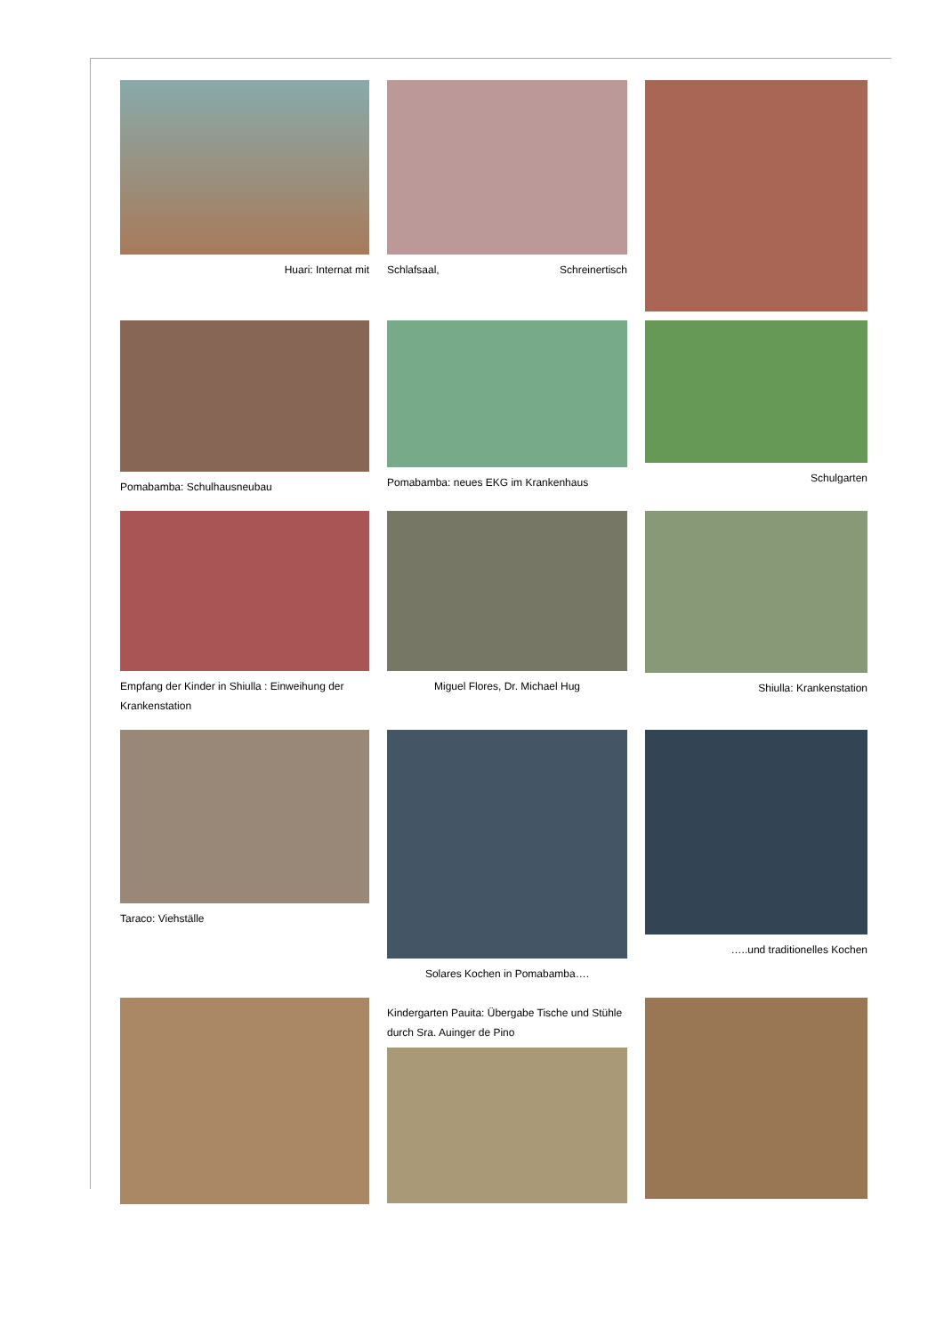Huari: Internat mit
Schlafsaal, Schreinertisch
Pomabamba: Schulhausneubau
Pomabamba: neues EKG im Krankenhaus
Schulgarten
Empfang der Kinder in Shiulla : Einweihung der Krankenstation
Miguel Flores, Dr. Michael Hug
Shiulla: Krankenstation
Taraco: Viehställe
Solares Kochen in Pomabamba….
…..und traditionelles Kochen
Kindergarten Pauita: Übergabe Tische und Stühle durch Sra. Auinger de Pino